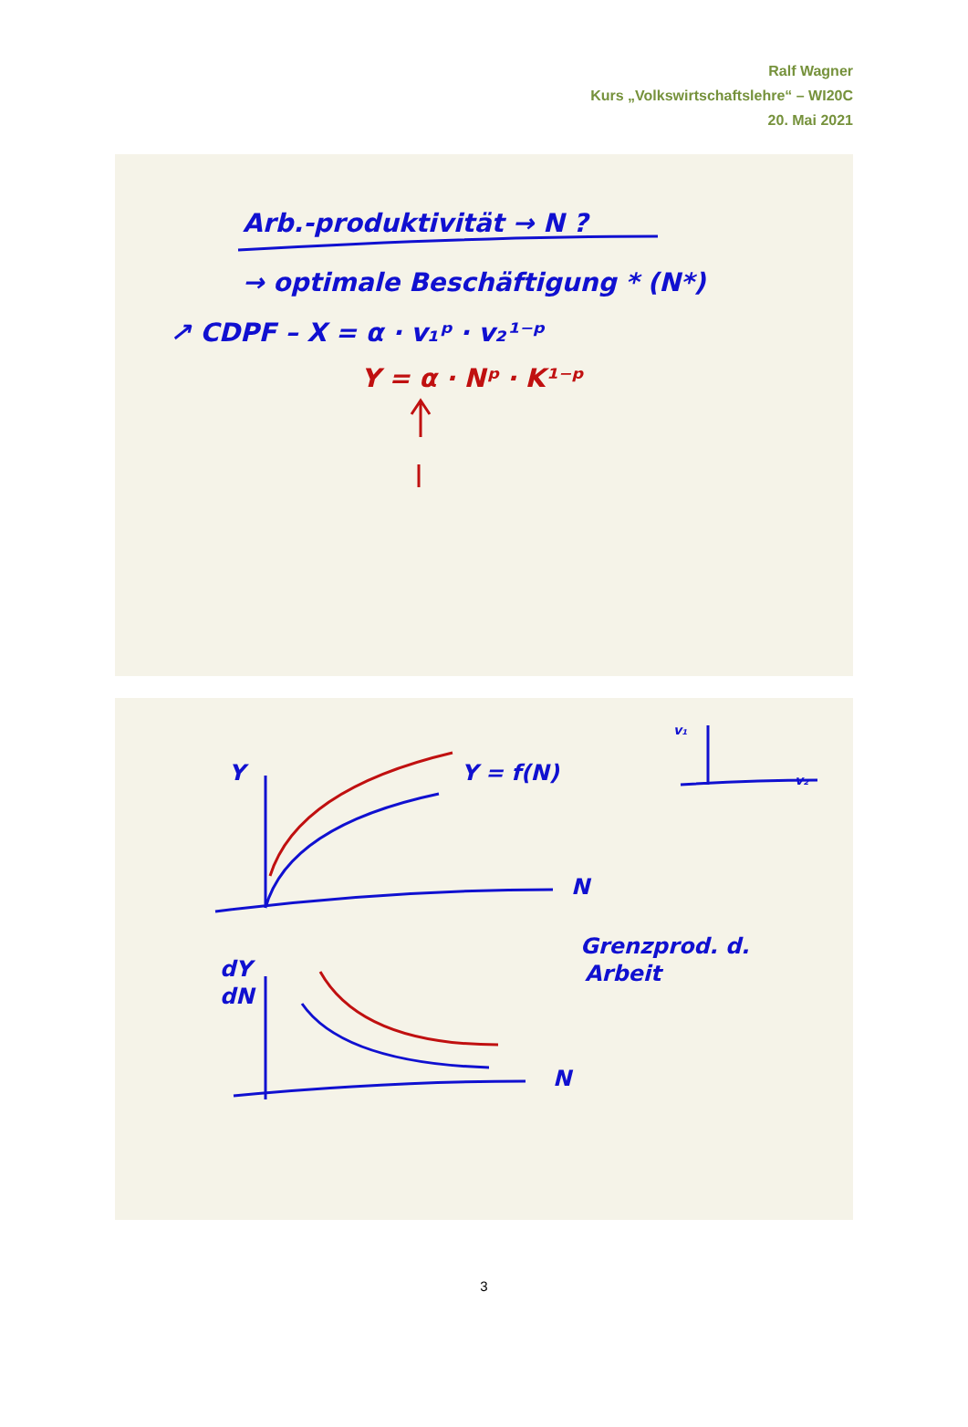Ralf Wagner
Kurs „Volkswirtschaftslehre“ – WI20C
20. Mai 2021
Arb.-produktivität → N ?
→ optimale Beschäftigung * (N*)
↗ CDPF – X = α · v₁ᵖ · v₂¹⁻ᵖ
Y = α · Nᵖ · K¹⁻ᵖ
Y
Y = f(N)
N
N
dY
dN
Grenzprod. d.
Arbeit
v₁
v₂
3